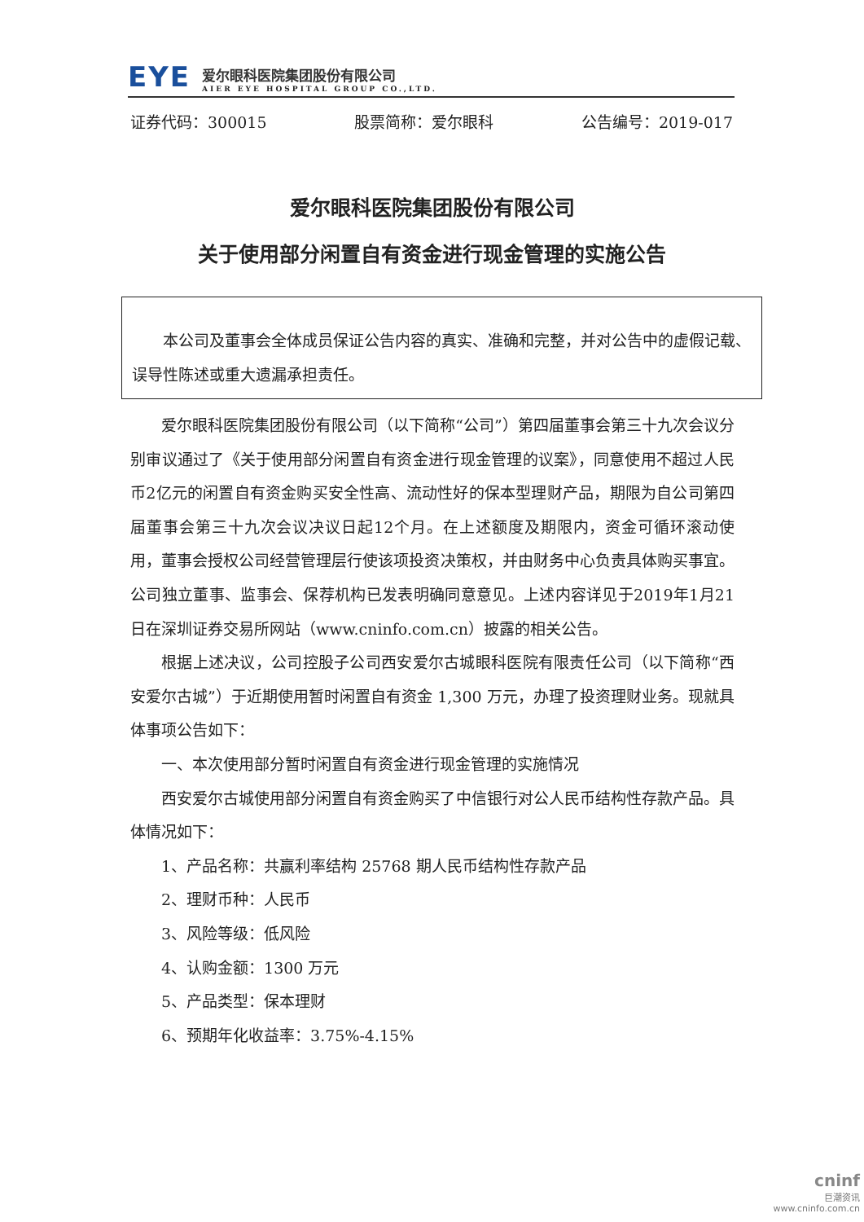EYE
爱尔眼科医院集团股份有限公司
AIER EYE HOSPITAL GROUP CO.,LTD.
证券代码：300015 股票简称：爱尔眼科 公告编号：2019-017
爱尔眼科医院集团股份有限公司
关于使用部分闲置自有资金进行现金管理的实施公告
本公司及董事会全体成员保证公告内容的真实、准确和完整，并对公告中的虚假记载、误导性陈述或重大遗漏承担责任。
爱尔眼科医院集团股份有限公司（以下简称“公司”）第四届董事会第三十九次会议分别审议通过了《关于使用部分闲置自有资金进行现金管理的议案》，同意使用不超过人民币2亿元的闲置自有资金购买安全性高、流动性好的保本型理财产品，期限为自公司第四届董事会第三十九次会议决议日起12个月。在上述额度及期限内，资金可循环滚动使用，董事会授权公司经营管理层行使该项投资决策权，并由财务中心负责具体购买事宜。公司独立董事、监事会、保荐机构已发表明确同意意见。上述内容详见于2019年1月21日在深圳证券交易所网站（www.cninfo.com.cn）披露的相关公告。
根据上述决议，公司控股子公司西安爱尔古城眼科医院有限责任公司（以下简称“西安爱尔古城”）于近期使用暂时闲置自有资金 1,300 万元，办理了投资理财业务。现就具体事项公告如下：
一、本次使用部分暂时闲置自有资金进行现金管理的实施情况
西安爱尔古城使用部分闲置自有资金购买了中信银行对公人民币结构性存款产品。具体情况如下：
1、产品名称：共赢利率结构 25768 期人民币结构性存款产品
2、理财币种：人民币
3、风险等级：低风险
4、认购金额：1300 万元
5、产品类型：保本理财
6、预期年化收益率：3.75%-4.15%
cninf
巨潮资讯
www.cninfo.com.cn